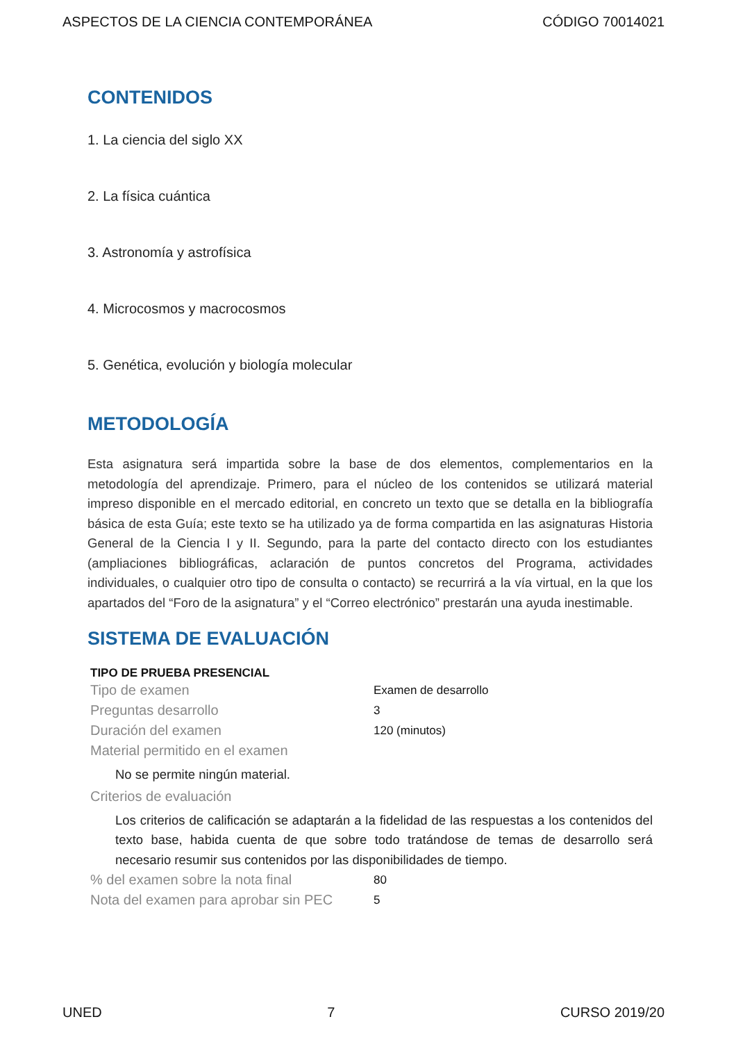ASPECTOS DE LA CIENCIA CONTEMPORÁNEA CÓDIGO 70014021
CONTENIDOS
1. La ciencia del siglo XX
2. La física cuántica
3. Astronomía y astrofísica
4. Microcosmos y macrocosmos
5. Genética, evolución y biología molecular
METODOLOGÍA
Esta asignatura será impartida sobre la base de dos elementos, complementarios en la metodología del aprendizaje. Primero, para el núcleo de los contenidos se utilizará material impreso disponible en el mercado editorial, en concreto un texto que se detalla en la bibliografía básica de esta Guía; este texto se ha utilizado ya de forma compartida en las asignaturas Historia General de la Ciencia I y II. Segundo, para la parte del contacto directo con los estudiantes (ampliaciones bibliográficas, aclaración de puntos concretos del Programa, actividades individuales, o cualquier otro tipo de consulta o contacto) se recurrirá a la vía virtual, en la que los apartados del “Foro de la asignatura” y el “Correo electrónico” prestarán una ayuda inestimable.
SISTEMA DE EVALUACIÓN
TIPO DE PRUEBA PRESENCIAL
Tipo de examen Examen de desarrollo
Preguntas desarrollo 3
Duración del examen 120 (minutos)
Material permitido en el examen
No se permite ningún material.
Criterios de evaluación
Los criterios de calificación se adaptarán a la fidelidad de las respuestas a los contenidos del texto base, habida cuenta de que sobre todo tratándose de temas de desarrollo será necesario resumir sus contenidos por las disponibilidades de tiempo.
% del examen sobre la nota final 80
Nota del examen para aprobar sin PEC 5
UNED 7 CURSO 2019/20